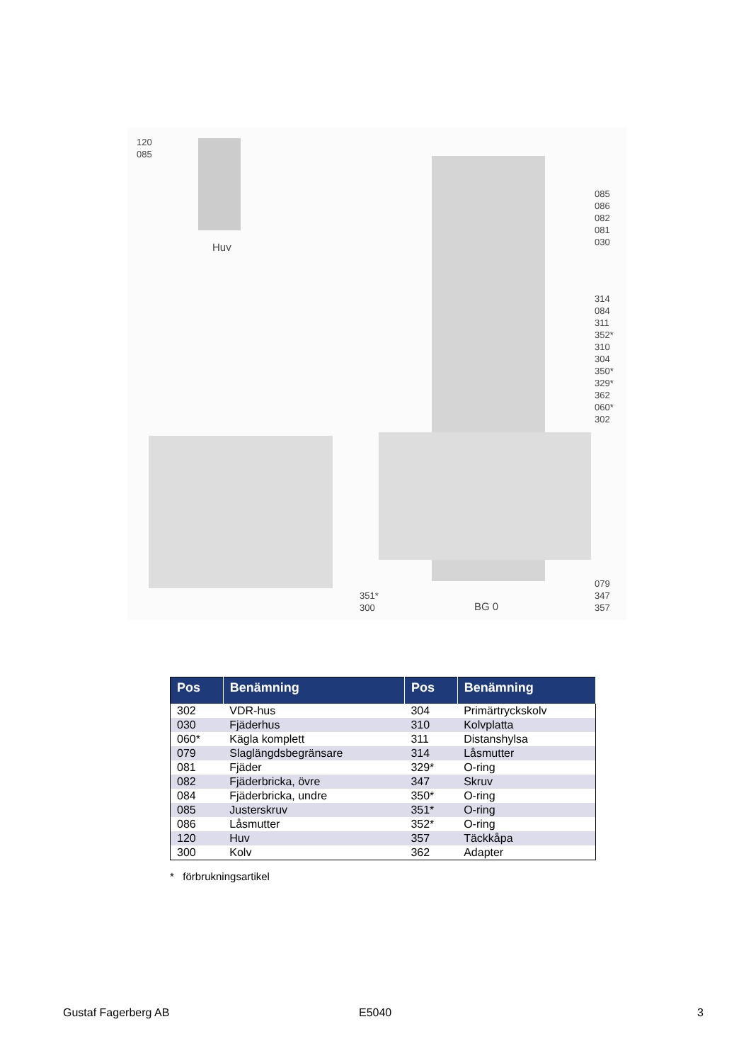120
085
Huv
085
086
082
081
030
314
084
311
352*
310
304
350*
329*
362
060*
302
079
347
357
351*
300
BG 0
| Pos | Benämning | Pos | Benämning |
| --- | --- | --- | --- |
| 302 | VDR-hus | 304 | Primärtryckskolv |
| 030 | Fjäderhus | 310 | Kolvplatta |
| 060* | Kägla komplett | 311 | Distanshylsa |
| 079 | Slaglängdsbegränsare | 314 | Låsmutter |
| 081 | Fjäder | 329* | O-ring |
| 082 | Fjäderbricka, övre | 347 | Skruv |
| 084 | Fjäderbricka, undre | 350* | O-ring |
| 085 | Justerskruv | 351* | O-ring |
| 086 | Låsmutter | 352* | O-ring |
| 120 | Huv | 357 | Täckkåpa |
| 300 | Kolv | 362 | Adapter |
* förbrukningsartikel
Gustaf Fagerberg AB E5040 3